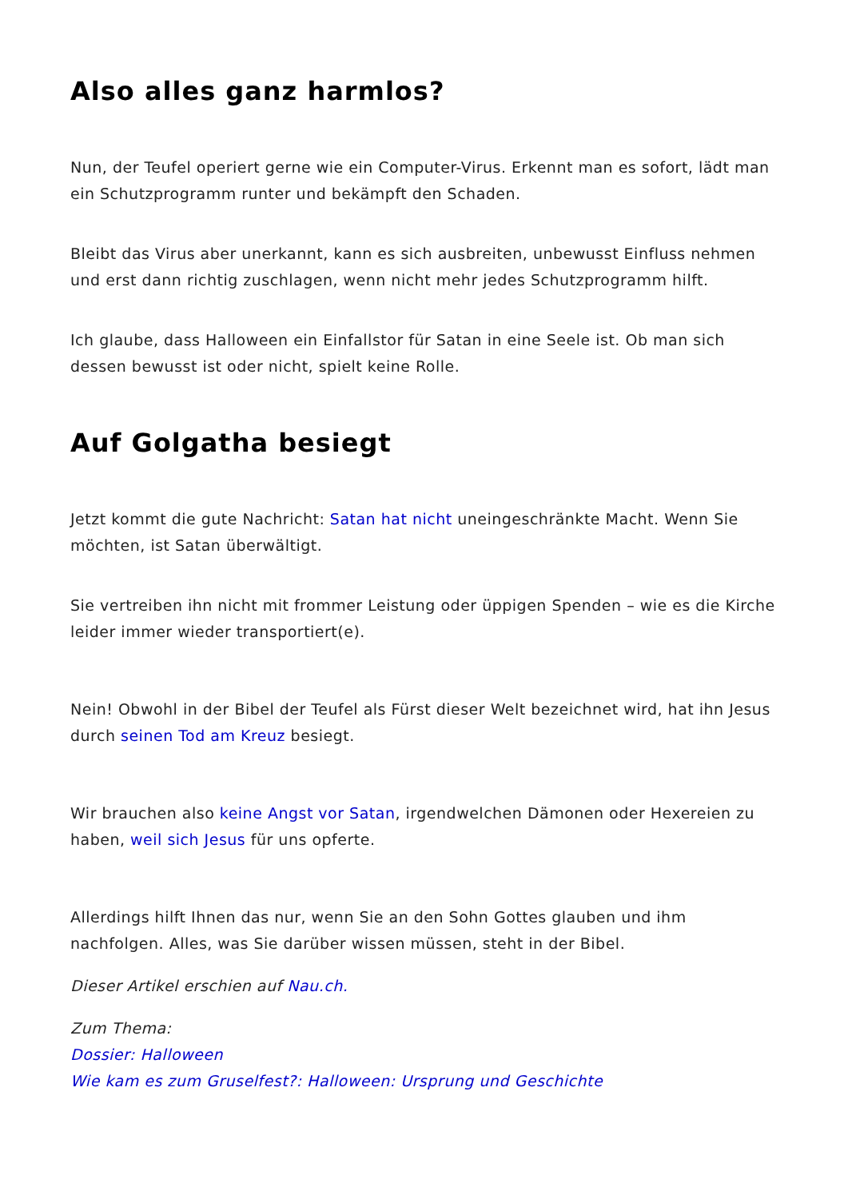Also alles ganz harmlos?
Nun, der Teufel operiert gerne wie ein Computer-Virus. Erkennt man es sofort, lädt man ein Schutzprogramm runter und bekämpft den Schaden.
Bleibt das Virus aber unerkannt, kann es sich ausbreiten, unbewusst Einfluss nehmen und erst dann richtig zuschlagen, wenn nicht mehr jedes Schutzprogramm hilft.
Ich glaube, dass Halloween ein Einfallstor für Satan in eine Seele ist. Ob man sich dessen bewusst ist oder nicht, spielt keine Rolle.
Auf Golgatha besiegt
Jetzt kommt die gute Nachricht: Satan hat nicht uneingeschränkte Macht. Wenn Sie möchten, ist Satan überwältigt.
Sie vertreiben ihn nicht mit frommer Leistung oder üppigen Spenden – wie es die Kirche leider immer wieder transportiert(e).
Nein! Obwohl in der Bibel der Teufel als Fürst dieser Welt bezeichnet wird, hat ihn Jesus durch seinen Tod am Kreuz besiegt.
Wir brauchen also keine Angst vor Satan, irgendwelchen Dämonen oder Hexereien zu haben, weil sich Jesus für uns opferte.
Allerdings hilft Ihnen das nur, wenn Sie an den Sohn Gottes glauben und ihm nachfolgen. Alles, was Sie darüber wissen müssen, steht in der Bibel.
Dieser Artikel erschien auf Nau.ch.
Zum Thema:
Dossier: Halloween
Wie kam es zum Gruselfest?: Halloween: Ursprung und Geschichte